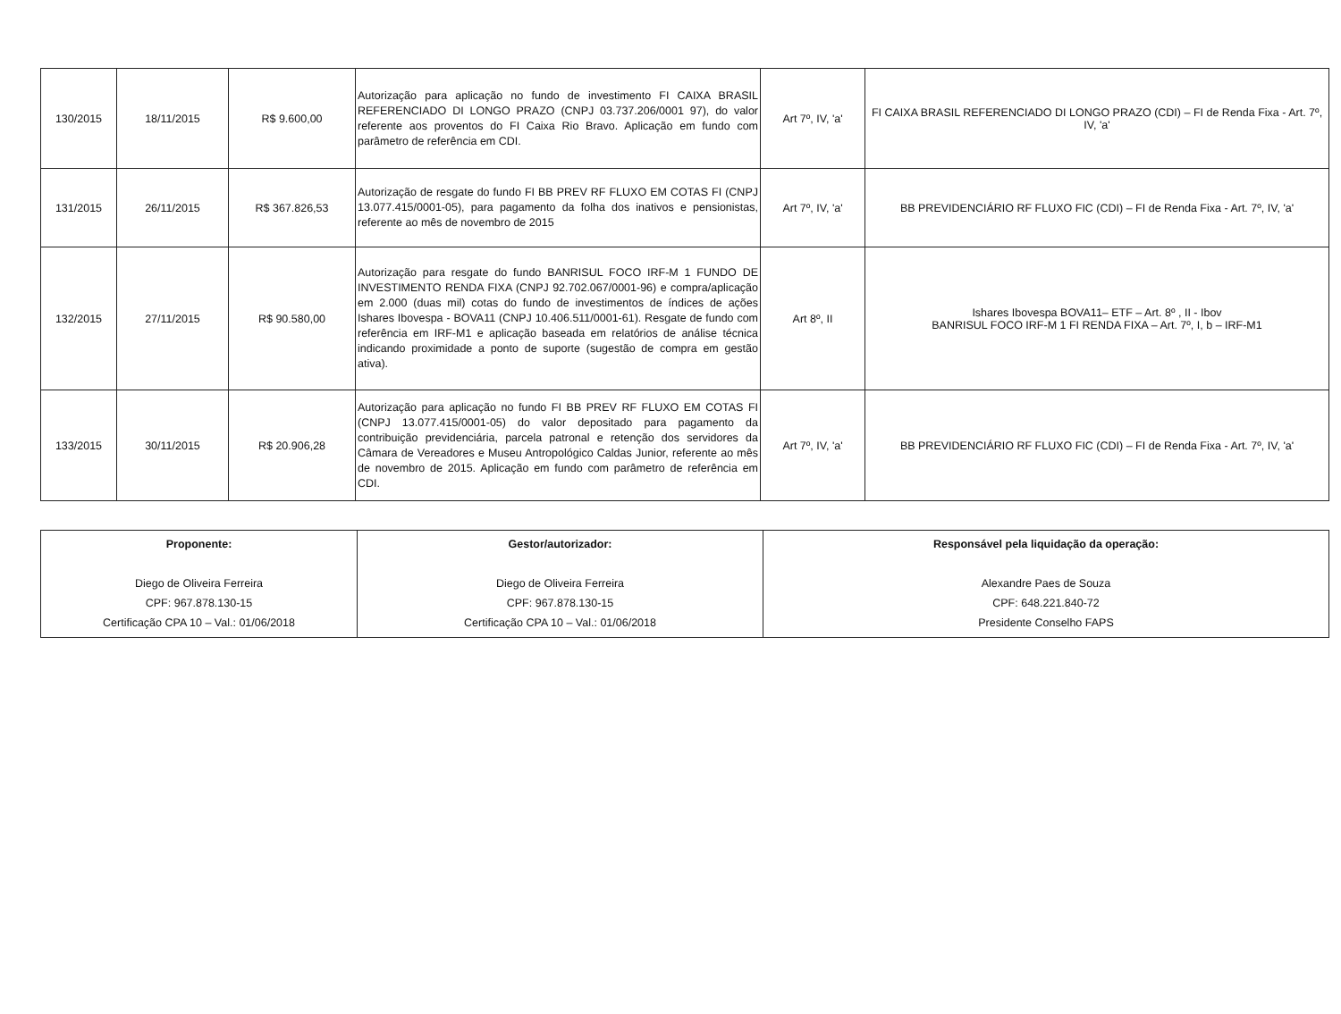| 130/2015 | 18/11/2015 | R$ 9.600,00 | Autorização para aplicação no fundo de investimento FI CAIXA BRASIL REFERENCIADO DI LONGO PRAZO (CNPJ 03.737.206/0001 97), do valor referente aos proventos do FI Caixa Rio Bravo. Aplicação em fundo com parâmetro de referência em CDI. | Art 7º, IV, 'a' | FI CAIXA BRASIL REFERENCIADO DI LONGO PRAZO (CDI) – FI de Renda Fixa - Art. 7º, IV, 'a' |
| 131/2015 | 26/11/2015 | R$ 367.826,53 | Autorização de resgate do fundo FI BB PREV RF FLUXO EM COTAS FI (CNPJ 13.077.415/0001-05), para pagamento da folha dos inativos e pensionistas, referente ao mês de novembro de 2015 | Art 7º, IV, 'a' | BB PREVIDENCIÁRIO RF FLUXO FIC (CDI) – FI de Renda Fixa - Art. 7º, IV, 'a' |
| 132/2015 | 27/11/2015 | R$ 90.580,00 | Autorização para resgate do fundo BANRISUL FOCO IRF-M 1 FUNDO DE INVESTIMENTO RENDA FIXA (CNPJ 92.702.067/0001-96) e compra/aplicação em 2.000 (duas mil) cotas do fundo de investimentos de índices de ações Ishares Ibovespa - BOVA11 (CNPJ 10.406.511/0001-61). Resgate de fundo com referência em IRF-M1 e aplicação baseada em relatórios de análise técnica indicando proximidade a ponto de suporte (sugestão de compra em gestão ativa). | Art 8º, II | Ishares Ibovespa BOVA11– ETF – Art. 8º , II - Ibov BANRISUL FOCO IRF-M 1 FI RENDA FIXA – Art. 7º, I, b – IRF-M1 |
| 133/2015 | 30/11/2015 | R$ 20.906,28 | Autorização para aplicação no fundo FI BB PREV RF FLUXO EM COTAS FI (CNPJ 13.077.415/0001-05) do valor depositado para pagamento da contribuição previdenciária, parcela patronal e retenção dos servidores da Câmara de Vereadores e Museu Antropológico Caldas Junior, referente ao mês de novembro de 2015. Aplicação em fundo com parâmetro de referência em CDI. | Art 7º, IV, 'a' | BB PREVIDENCIÁRIO RF FLUXO FIC (CDI) – FI de Renda Fixa - Art. 7º, IV, 'a' |
| Proponente: Diego de Oliveira Ferreira CPF: 967.878.130-15 Certificação CPA 10 – Val.: 01/06/2018 | Gestor/autorizador: Diego de Oliveira Ferreira CPF: 967.878.130-15 Certificação CPA 10 – Val.: 01/06/2018 | Responsável pela liquidação da operação: Alexandre Paes de Souza CPF: 648.221.840-72 Presidente Conselho FAPS |